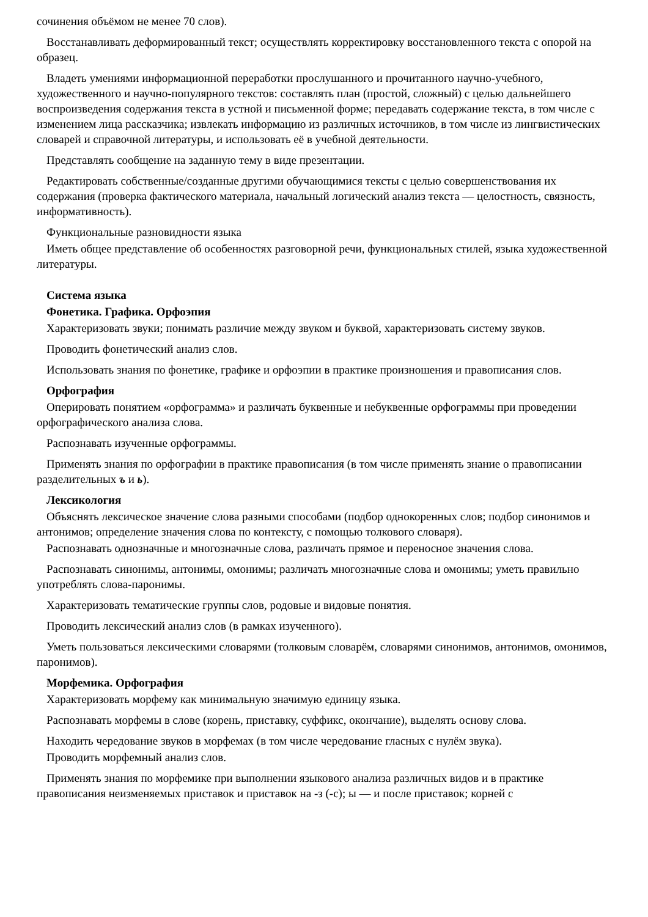сочинения объёмом не менее 70 слов).
Восстанавливать деформированный текст; осуществлять корректировку восстановленного текста с опорой на образец.
Владеть умениями информационной переработки прослушанного и прочитанного научно-учебного, художественного и научно-популярного текстов: составлять план (простой, сложный) с целью дальнейшего воспроизведения содержания текста в устной и письменной форме; передавать содержание текста, в том числе с изменением лица рассказчика; извлекать информацию из различных источников, в том числе из лингвистических словарей и справочной литературы, и использовать её в учебной деятельности.
Представлять сообщение на заданную тему в виде презентации.
Редактировать собственные/созданные другими обучающимися тексты с целью совершенствования их содержания (проверка фактического материала, начальный логический анализ текста — целостность, связность, информативность).
Функциональные разновидности языка
Иметь общее представление об особенностях разговорной речи, функциональных стилей, языка художественной литературы.
Система языка
Фонетика. Графика. Орфоэпия
Характеризовать звуки; понимать различие между звуком и буквой, характеризовать систему звуков.
Проводить фонетический анализ слов.
Использовать знания по фонетике, графике и орфоэпии в практике произношения и правописания слов.
Орфография
Оперировать понятием «орфограмма» и различать буквенные и небуквенные орфограммы при проведении орфографического анализа слова.
Распознавать изученные орфограммы.
Применять знания по орфографии в практике правописания (в том числе применять знание о правописании разделительных ъ и ь).
Лексикология
Объяснять лексическое значение слова разными способами (подбор однокоренных слов; подбор синонимов и антонимов; определение значения слова по контексту, с помощью толкового словаря).
Распознавать однозначные и многозначные слова, различать прямое и переносное значения слова.
Распознавать синонимы, антонимы, омонимы; различать многозначные слова и омонимы; уметь правильно употреблять слова-паронимы.
Характеризовать тематические группы слов, родовые и видовые понятия.
Проводить лексический анализ слов (в рамках изученного).
Уметь пользоваться лексическими словарями (толковым словарём, словарями синонимов, антонимов, омонимов, паронимов).
Морфемика. Орфография
Характеризовать морфему как минимальную значимую единицу языка.
Распознавать морфемы в слове (корень, приставку, суффикс, окончание), выделять основу слова.
Находить чередование звуков в морфемах (в том числе чередование гласных с нулём звука).
Проводить морфемный анализ слов.
Применять знания по морфемике при выполнении языкового анализа различных видов и в практике правописания неизменяемых приставок и приставок на -з (-с); ы — и после приставок; корней с